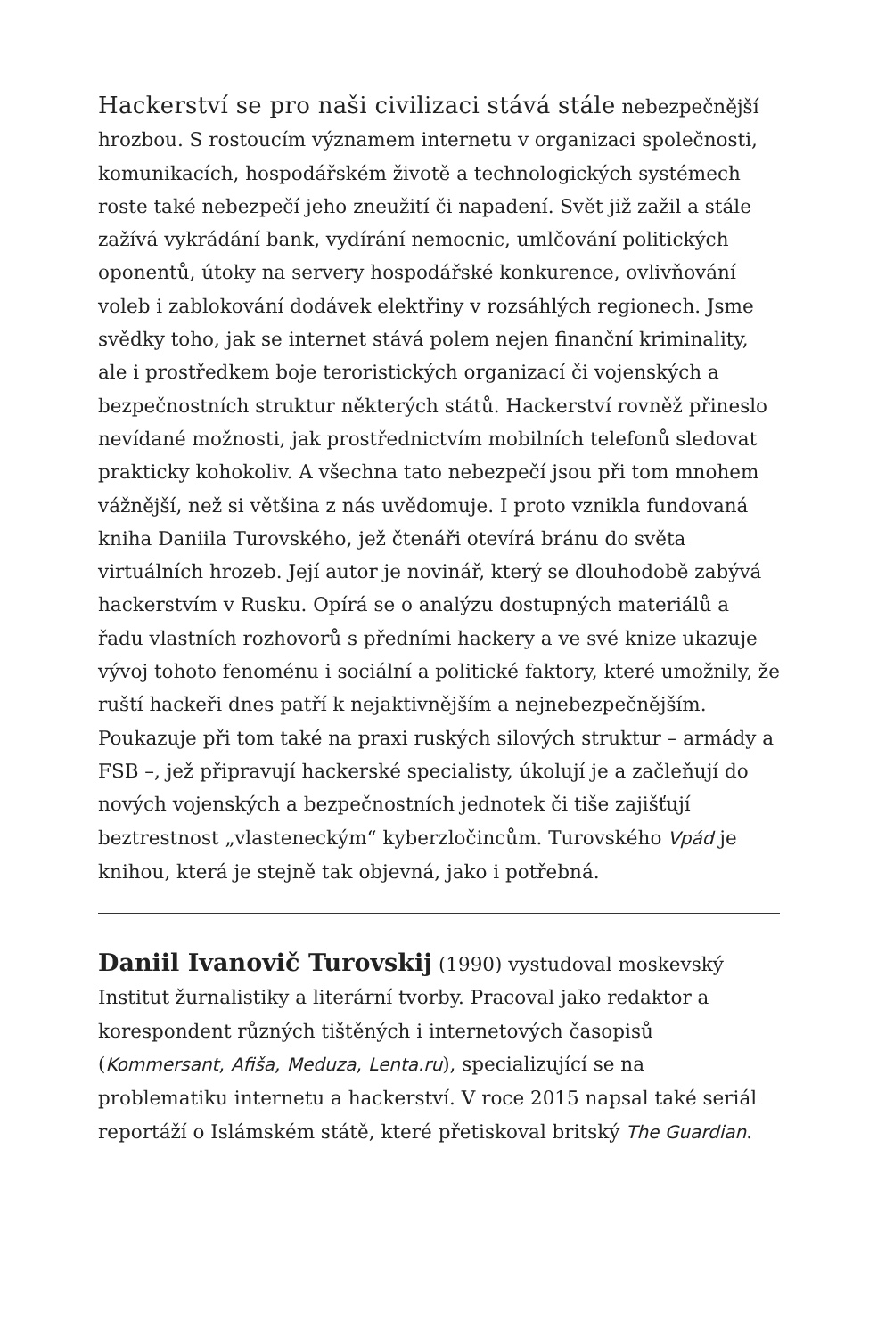Hackerství se pro naši civilizaci stává stále nebezpečnější hrozbou. S rostoucím významem internetu v organizaci společnosti, komunikacích, hospodářském životě a technologických systémech roste také nebezpečí jeho zneužití či napadení. Svět již zažil a stále zažívá vykrádání bank, vydírání nemocnic, umlčování politických oponentů, útoky na servery hospodářské konkurence, ovlivňování voleb i zablokování dodávek elektřiny v rozsáhlých regionech. Jsme svědky toho, jak se internet stává polem nejen finanční kriminality, ale i prostředkem boje teroristických organizací či vojenských a bezpečnostních struktur některých států. Hackerství rovněž přineslo nevídané možnosti, jak prostřednictvím mobilních telefonů sledovat prakticky kohokoliv. A všechna tato nebezpečí jsou při tom mnohem vážnější, než si většina z nás uvědomuje. I proto vznikla fundovaná kniha Daniila Turovského, jež čtenáři otevírá bránu do světa virtuálních hrozeb. Její autor je novinář, který se dlouhodobě zabývá hackerstvím v Rusku. Opírá se o analýzu dostupných materiálů a řadu vlastních rozhovorů s předními hackery a ve své knize ukazuje vývoj tohoto fenoménu i sociální a politické faktory, které umožnily, že ruští hackeři dnes patří k nejaktivnějším a nejnebezpečnějším. Poukazuje při tom také na praxi ruských silových struktur – armády a FSB –, jež připravují hackerské specialisty, úkolují je a začleňují do nových vojenských a bezpečnostních jednotek či tiše zajišťují beztrestnost „vlasteneckým“ kyberzločincům. Turovského Vpád je knihou, která je stejně tak objevná, jako i potřebná.
Daniil Ivanovič Turovskij (1990) vystudoval moskevský Institut žurnalistiky a literární tvorby. Pracoval jako redaktor a korespondent různých tištěných i internetových časopisů (Kommersant, Afiša, Meduza, Lenta.ru), specializující se na problematiku internetu a hackerství. V roce 2015 napsal také seriál reportáží o Islámském státě, které přetiskoval britský The Guardian.